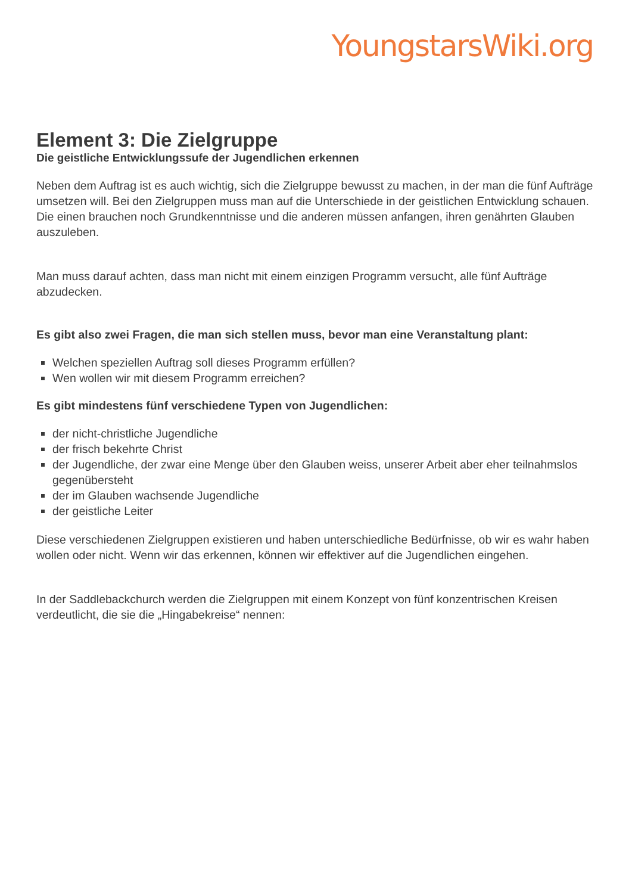YoungstarsWiki.org
Element 3: Die Zielgruppe
Die geistliche Entwicklungssufe der Jugendlichen erkennen
Neben dem Auftrag ist es auch wichtig, sich die Zielgruppe bewusst zu machen, in der man die fünf Aufträge umsetzen will. Bei den Zielgruppen muss man auf die Unterschiede in der geistlichen Entwicklung schauen. Die einen brauchen noch Grundkenntnisse und die anderen müssen anfangen, ihren genährten Glauben auszuleben.
Man muss darauf achten, dass man nicht mit einem einzigen Programm versucht, alle fünf Aufträge abzudecken.
Es gibt also zwei Fragen, die man sich stellen muss, bevor man eine Veranstaltung plant:
Welchen speziellen Auftrag soll dieses Programm erfüllen?
Wen wollen wir mit diesem Programm erreichen?
Es gibt mindestens fünf verschiedene Typen von Jugendlichen:
der nicht-christliche Jugendliche
der frisch bekehrte Christ
der Jugendliche, der zwar eine Menge über den Glauben weiss, unserer Arbeit aber eher teilnahmslos gegenübersteht
der im Glauben wachsende Jugendliche
der geistliche Leiter
Diese verschiedenen Zielgruppen existieren und haben unterschiedliche Bedürfnisse, ob wir es wahr haben wollen oder nicht. Wenn wir das erkennen, können wir effektiver auf die Jugendlichen eingehen.
In der Saddlebackchurch werden die Zielgruppen mit einem Konzept von fünf konzentrischen Kreisen verdeutlicht, die sie die „Hingabekreise“ nennen: